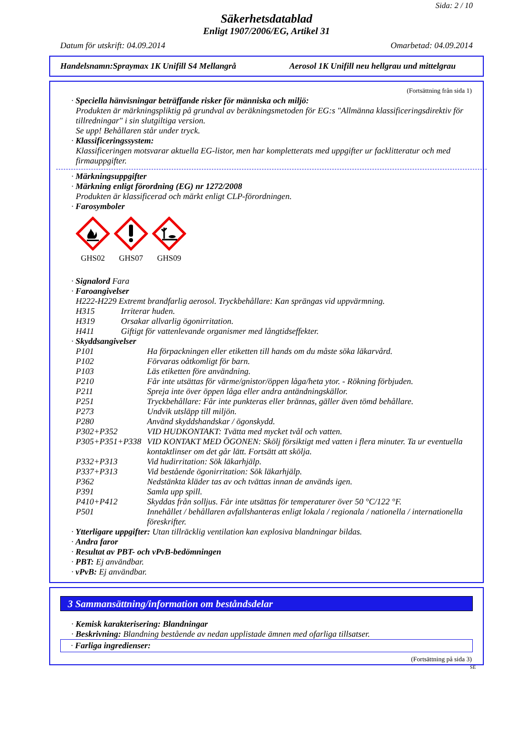Sida: 2 / 10
Säkerhetsdatablad
Enligt 1907/2006/EG, Artikel 31
Datum för utskrift: 04.09.2014 Omarbetad: 04.09.2014
Handelsnamn:Spraymax 1K Unifill S4 Mellangrå Aerosol 1K Unifill neu hellgrau und mittelgrau
(Fortsättning från sida 1)
· Speciella hänvisningar beträffande risker för människa och miljö:
Produkten är märkningspliktig på grundval av beräkningsmetoden för EG:s "Allmänna klassificeringsdirektiv för tillredningar" i sin slutgiltiga version.
Se upp! Behållaren står under tryck.
· Klassificeringssystem:
Klassificeringen motsvarar aktuella EG-listor, men har kompletterats med uppgifter ur facklitteratur och med firmauppgifter.
· Märkningsuppgifter
· Märkning enligt förordning (EG) nr 1272/2008
Produkten är klassificerad och märkt enligt CLP-förordningen.
· Farosymboler
GHS02
GHS07
GHS09
· Signalord Fara
· Faroangivelser
H222-H229 Extremt brandfarlig aerosol. Tryckbehållare: Kan sprängas vid uppvärmning.
| H315 | Irriterar huden. |
| H319 | Orsakar allvarlig ögonirritation. |
| H411 | Giftigt för vattenlevande organismer med långtidseffekter. |
· Skyddsangivelser
| P101 | Ha förpackningen eller etiketten till hands om du måste söka läkarvård. |
| P102 | Förvaras oåtkomligt för barn. |
| P103 | Läs etiketten före användning. |
| P210 | Får inte utsättas för värme/gnistor/öppen låga/heta ytor. - Rökning förbjuden. |
| P211 | Spreja inte över öppen låga eller andra antändningskällor. |
| P251 | Tryckbehållare: Får inte punkteras eller brännas, gäller även tömd behållare. |
| P273 | Undvik utsläpp till miljön. |
| P280 | Använd skyddshandskar / ögonskydd. |
| P302+P352 | VID HUDKONTAKT: Tvätta med mycket tvål och vatten. |
| P305+P351+P338 | VID KONTAKT MED ÖGONEN: Skölj försiktigt med vatten i flera minuter. Ta ur eventuella kontaktlinser om det går lätt. Fortsätt att skölja. |
| P332+P313 | Vid hudirritation: Sök läkarhjälp. |
| P337+P313 | Vid bestående ögonirritation: Sök läkarhjälp. |
| P362 | Nedstänkta kläder tas av och tvättas innan de används igen. |
| P391 | Samla upp spill. |
| P410+P412 | Skyddas från solljus. Får inte utsättas för temperaturer över 50 °C/122 °F. |
| P501 | Innehållet / behållaren avfallshanteras enligt lokala / regionala / nationella / internationella föreskrifter. |
· Ytterligare uppgifter: Utan tillräcklig ventilation kan explosiva blandningar bildas.
· Andra faror
· Resultat av PBT- och vPvB-bedömningen
· PBT: Ej användbar.
· vPvB: Ej användbar.
3 Sammansättning/information om beståndsdelar
· Kemisk karakterisering: Blandningar
· Beskrivning: Blandning bestående av nedan upplistade ämnen med ofarliga tillsatser.
· Farliga ingredienser:
(Fortsättning på sida 3)
SE